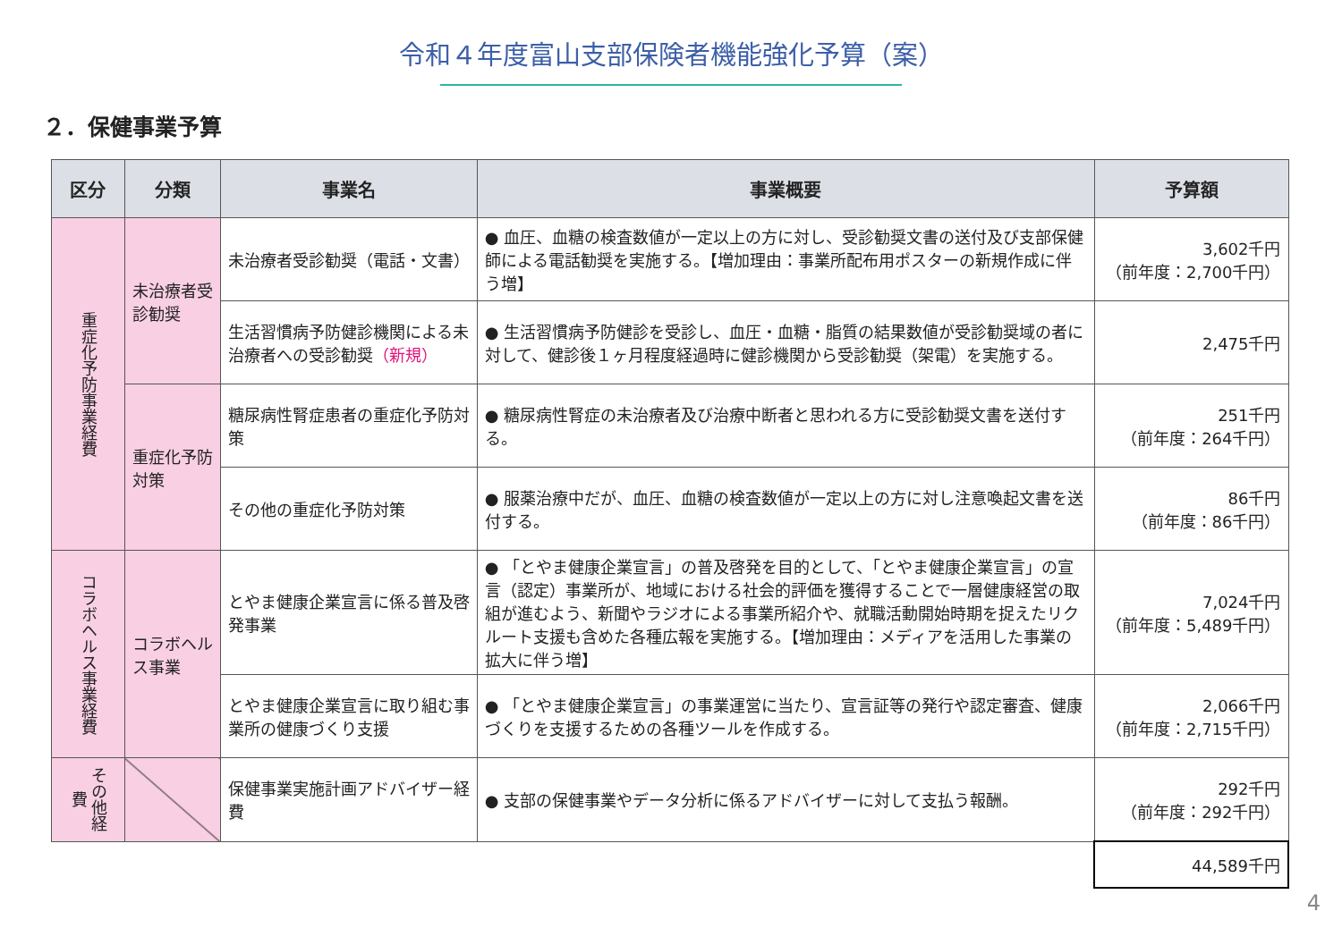令和４年度富山支部保険者機能強化予算（案）
２．保健事業予算
| 区分 | 分類 | 事業名 | 事業概要 | 予算額 |
| --- | --- | --- | --- | --- |
| 重症化予防事業経費 | 未治療者受診勧奨 | 未治療者受診勧奨（電話・文書） | ● 血圧、血糖の検査数値が一定以上の方に対し、受診勧奨文書の送付及び支部保健師による電話勧奨を実施する。【増加理由：事業所配布用ポスターの新規作成に伴う増】 | 3,602千円 （前年度：2,700千円） |
| | | 生活習慣病予防健診機関による未治療者への受診勧奨 （新規） | ● 生活習慣病予防健診を受診し、血圧・血糖・脂質の結果数値が受診勧奨域の者に対して、健診後１ヶ月程度経過時に健診機関から受診勧奨（架電）を実施する。 | 2,475千円 |
| | 重症化予防対策 | 糖尿病性腎症患者の重症化予防対策 | ● 糖尿病性腎症の未治療者及び治療中断者と思われる方に受診勧奨文書を送付する。 | 251千円 （前年度：264千円） |
| | | その他の重症化予防対策 | ● 服薬治療中だが、血圧、血糖の検査数値が一定以上の方に対し注意喚起文書を送付する。 | 86千円 （前年度：86千円） |
| コラボヘルス事業経費 | コラボヘルス事業 | とやま健康企業宣言に係る普及啓発事業 | ● 「とやま健康企業宣言」の普及啓発を目的として、「とやま健康企業宣言」の宣言（認定）事業所が、地域における社会的評価を獲得することで一層健康経営の取組が進むよう、新聞やラジオによる事業所紹介や、就職活動開始時期を捉えたリクルート支援も含めた各種広報を実施する。【増加理由：メディアを活用した事業の拡大に伴う増】 | 7,024千円 （前年度：5,489千円） |
| | | とやま健康企業宣言に取り組む事業所の健康づくり支援 | ● 「とやま健康企業宣言」の事業運営に当たり、宣言証等の発行や認定審査、健康づくりを支援するための各種ツールを作成する。 | 2,066千円 （前年度：2,715千円） |
| その他経費 | | 保健事業実施計画アドバイザー経費 | ● 支部の保健事業やデータ分析に係るアドバイザーに対して支払う報酬。 | 292千円 （前年度：292千円） |
| | | | | 44,589千円 |
4